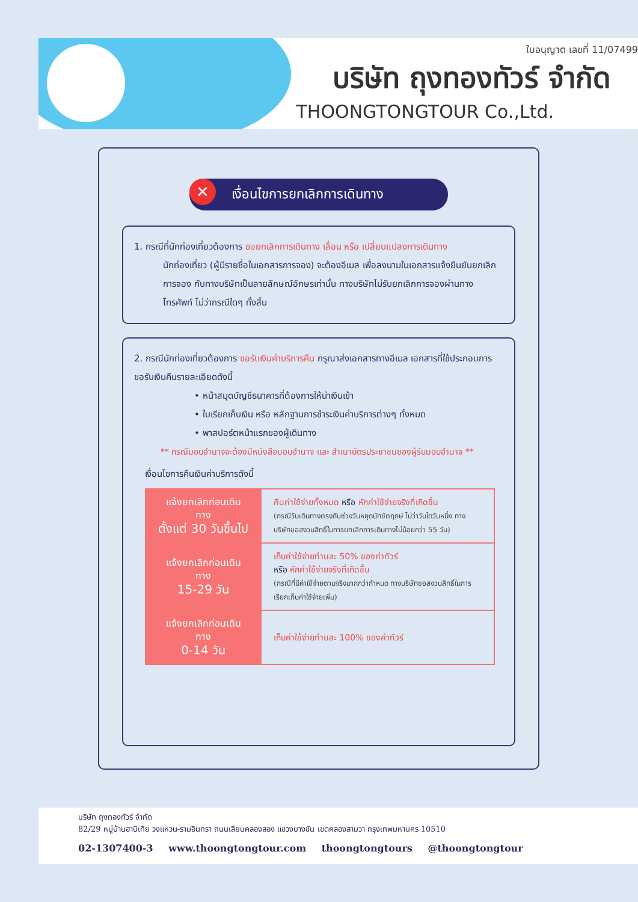ใบอนุญาต เลขที่ 11/07499
บริษัท ถุงทองทัวร์ จำกัด
THOONGTONGTOUR Co.,Ltd.
✕ เงื่อนไขการยกเลิกการเดินทาง
1. กรณีที่นักท่องเที่ยวต้องการ ขอยกเลิกการเดินทาง เลื่อน หรือ เปลี่ยนแปลงการเดินทาง
นักท่องเที่ยว (ผู้มีรายชื่อในเอกสารการจอง) จะต้องอีเมล เพื่อลงนามในเอกสารแจ้งยืนยันยกเลิก การจอง กับทางบริษัทเป็นลายลักษณ์อักษรเท่านั้น ทางบริษัทไม่รับยกเลิกการจองผ่านทาง โทรศัพท์ ไม่ว่ากรณีใดๆ ทั้งสิ้น
2. กรณีนักท่องเที่ยวต้องการ ขอรับเงินค่าบริการคืน กรุณาส่งเอกสารทางอีเมล เอกสารที่ใช้ประกอบการขอรับเงินคืนรายละเอียดดังนี้
• หน้าสมุดบัญชีธนาคารที่ต้องการให้นำเงินเข้า
• ใบเรียกเก็บเงิน หรือ หลักฐานการชำระเงินค่าบริการต่างๆ ทั้งหมด
• พาสปอร์ตหน้าแรกของผู้เดินทาง
** กรณีมอบอำนาจจะต้องมีหนังสือมอบอำนาจ และ สำเนาบัตรประชาชนของผู้รับมอบอำนาจ **
เงื่อนไขการคืนเงินค่าบริการดังนี้
| แจ้งยกเลิกก่อนเดินทาง ตั้งแต่ 30 วันขึ้นไป | คืนค่าใช้จ่ายทั้งหมด หรือ หักค่าใช้จ่ายจริงที่เกิดขึ้น (กรณีวันเดินทางตรงกับช่วงวันหยุดนักขัตฤกษ์ ไม่ว่าวันใดวันหนึ่ง ทางบริษัทขอสงวนสิทธิ์ในการยกเลิกการเดินทางไม่น้อยกว่า 55 วัน) |
| แจ้งยกเลิกก่อนเดินทาง 15-29 วัน | เก็บค่าใช้จ่ายท่านละ 50% ของค่าทัวร์ หรือ หักค่าใช้จ่ายจริงที่เกิดขึ้น (กรณีที่มีค่าใช้จ่ายตามจริงมากกว่ากำหนด ทางบริษัทขอสงวนสิทธิ์ในการเรียกเก็บค่าใช้จ่ายเพิ่ม) |
| แจ้งยกเลิกก่อนเดินทาง 0-14 วัน | เก็บค่าใช้จ่ายท่านละ 100% ของค่าทัวร์ |
บริษัท ถุงทองทัวร์ จำกัด
82/29 หมู่บ้านฮาบิเทีย วงแหวน-รามอินทรา ถนนเลียบคลองสอง แขวงบางชัน เขตคลองสามวา กรุงเทพมหานคร 10510
02-1307400-3 www.thoongtongtour.com thoongtongtours @thoongtongtour